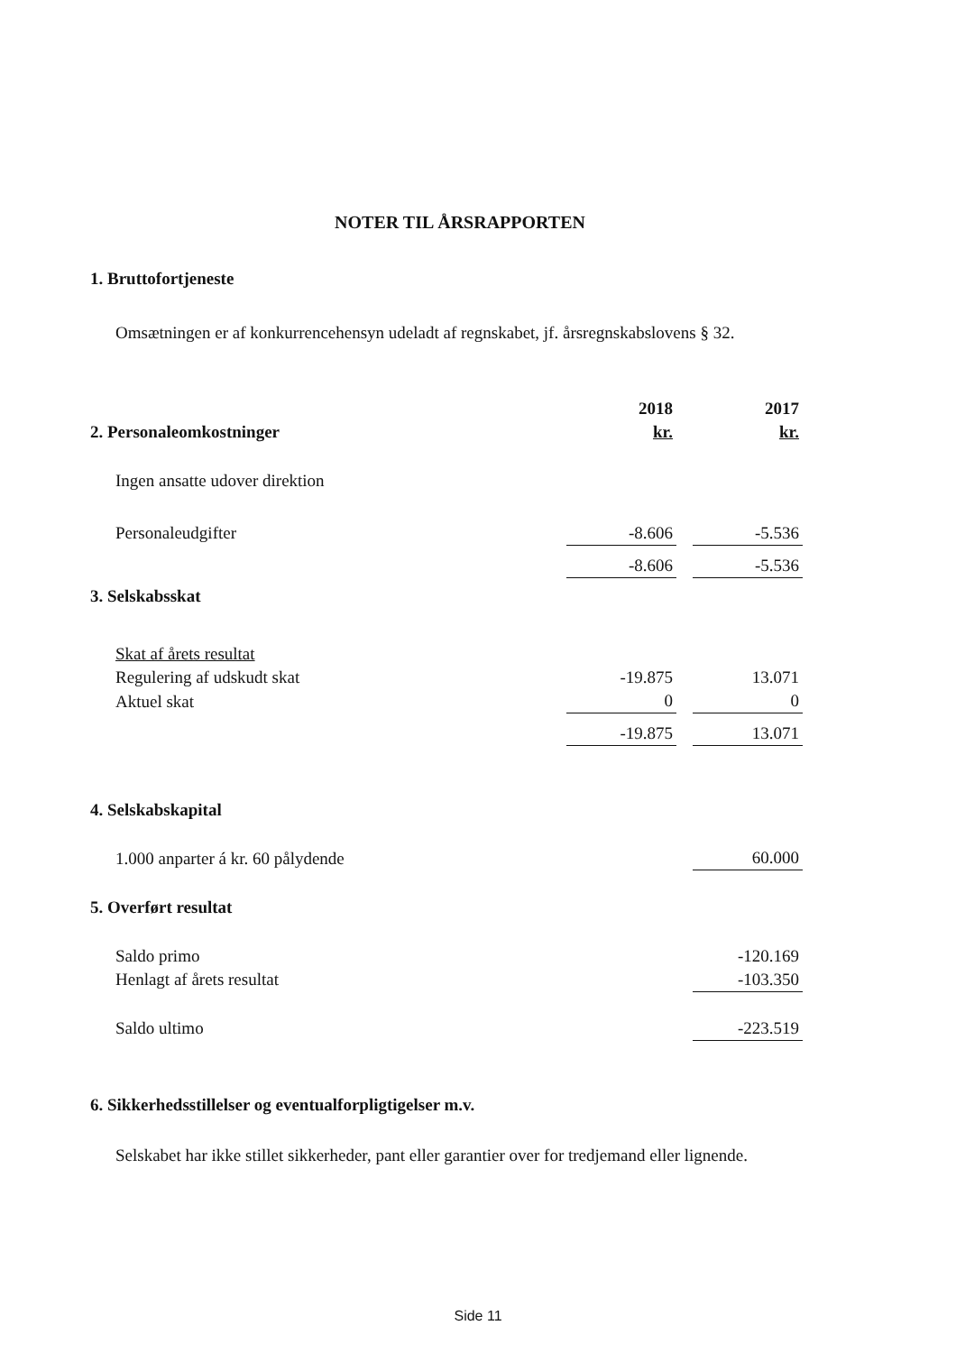NOTER TIL ÅRSRAPPORTEN
1. Bruttofortjeneste
Omsætningen er af konkurrencehensyn udeladt af regnskabet, jf. årsregnskabslovens § 32.
| | 2018 | | 2017 |
| 2. Personaleomkostninger | kr. | | kr. |
| Ingen ansatte udover direktion | | | |
| Personaleudgifter | -8.606 | | -5.536 |
| | -8.606 | | -5.536 |
| 3. Selskabsskat | | | |
| Skat af årets resultat | | | |
| Regulering af udskudt skat | -19.875 | | 13.071 |
| Aktuel skat | 0 | | 0 |
| | -19.875 | | 13.071 |
| 4. Selskabskapital | | | |
| 1.000 anparter á kr. 60 pålydende | | | 60.000 |
| 5. Overført resultat | | | |
| Saldo primo | | | -120.169 |
| Henlagt af årets resultat | | | -103.350 |
| Saldo ultimo | | | -223.519 |
6. Sikkerhedsstillelser og eventualforpligtigelser m.v.
Selskabet har ikke stillet sikkerheder, pant eller garantier over for tredjemand eller lignende.
Side 11